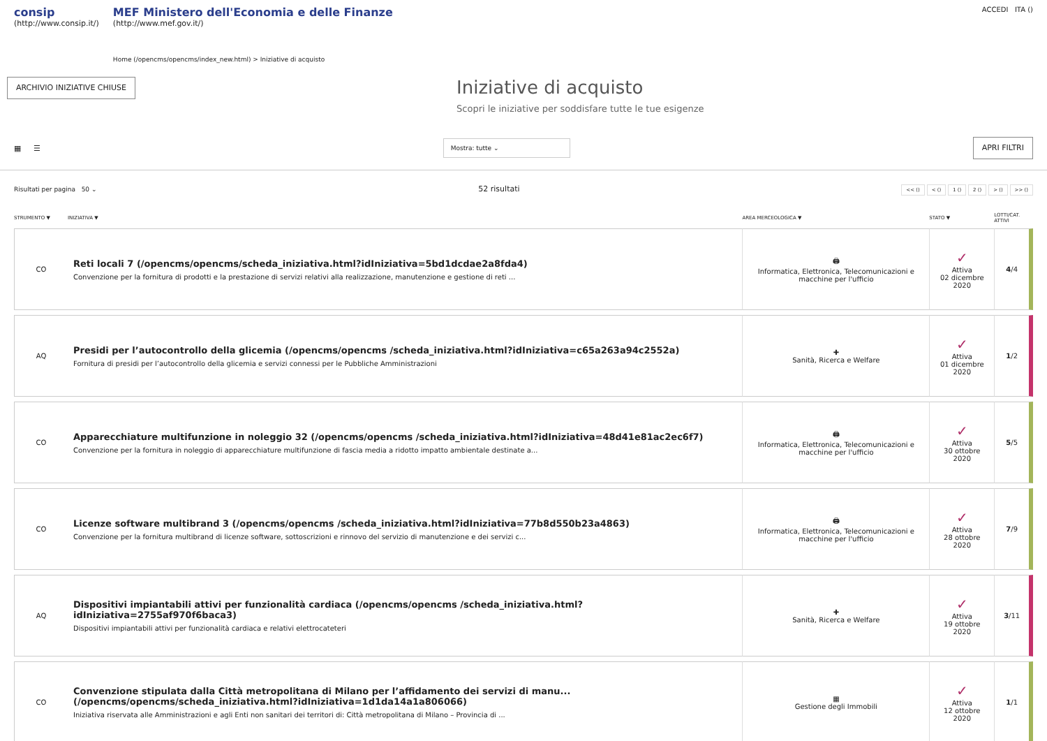consip
(http://www.consip.it/)
MEF Ministero dell'Economia e delle Finanze
(http://www.mef.gov.it/)
Home (/opencms/opencms/index_new.html) > Iniziative di acquisto
ACCEDI ITA ()
ARCHIVIO INIZIATIVE CHIUSE
Iniziative di acquisto
Scopri le iniziative per soddisfare tutte le tue esigenze
▦ ☰
Mostra: tutte ⌄
APRI FILTRI
Risultati per pagina 50 ⌄ 52 risultati << () < () 1 () 2 () > () >> ()
| STRUMENTO ▼ | INIZIATIVA ▼ | AREA MERCEOLOGICA ▼ | STATO ▼ | LOTTI/CAT. ATTIVI |
| --- | --- | --- | --- | --- |
| CO | Reti locali 7 (/opencms/opencms/scheda_iniziativa.html?idIniziativa=5bd1dcdae2a8fda4) Convenzione per la fornitura di prodotti e la prestazione di servizi relativi alla realizzazione, manutenzione e gestione di reti ... | 🖨 Informatica, Elettronica, Telecomunicazioni e macchine per l'ufficio | ✓ Attiva 02 dicembre 2020 | 4 /4 |
| AQ | Presidi per l’autocontrollo della glicemia (/opencms/opencms /scheda_iniziativa.html?idIniziativa=c65a263a94c2552a) Fornitura di presidi per l’autocontrollo della glicemia e servizi connessi per le Pubbliche Amministrazioni | ✚ Sanità, Ricerca e Welfare | ✓ Attiva 01 dicembre 2020 | 1 /2 |
| CO | Apparecchiature multifunzione in noleggio 32 (/opencms/opencms /scheda_iniziativa.html?idIniziativa=48d41e81ac2ec6f7) Convenzione per la fornitura in noleggio di apparecchiature multifunzione di fascia media a ridotto impatto ambientale destinate a... | 🖨 Informatica, Elettronica, Telecomunicazioni e macchine per l'ufficio | ✓ Attiva 30 ottobre 2020 | 5 /5 |
| CO | Licenze software multibrand 3 (/opencms/opencms /scheda_iniziativa.html?idIniziativa=77b8d550b23a4863) Convenzione per la fornitura multibrand di licenze software, sottoscrizioni e rinnovo del servizio di manutenzione e dei servizi c... | 🖨 Informatica, Elettronica, Telecomunicazioni e macchine per l'ufficio | ✓ Attiva 28 ottobre 2020 | 7 /9 |
| AQ | Dispositivi impiantabili attivi per funzionalità cardiaca (/opencms/opencms /scheda_iniziativa.html?idIniziativa=2755af970f6baca3) Dispositivi impiantabili attivi per funzionalità cardiaca e relativi elettrocateteri | ✚ Sanità, Ricerca e Welfare | ✓ Attiva 19 ottobre 2020 | 3 /11 |
| CO | Convenzione stipulata dalla Città metropolitana di Milano per l’affidamento dei servizi di manu... (/opencms/opencms/scheda_iniziativa.html?idIniziativa=1d1da14a1a806066) Iniziativa riservata alle Amministrazioni e agli Enti non sanitari dei territori di: Città metropolitana di Milano – Provincia di ... | ▦ Gestione degli Immobili | ✓ Attiva 12 ottobre 2020 | 1 /1 |